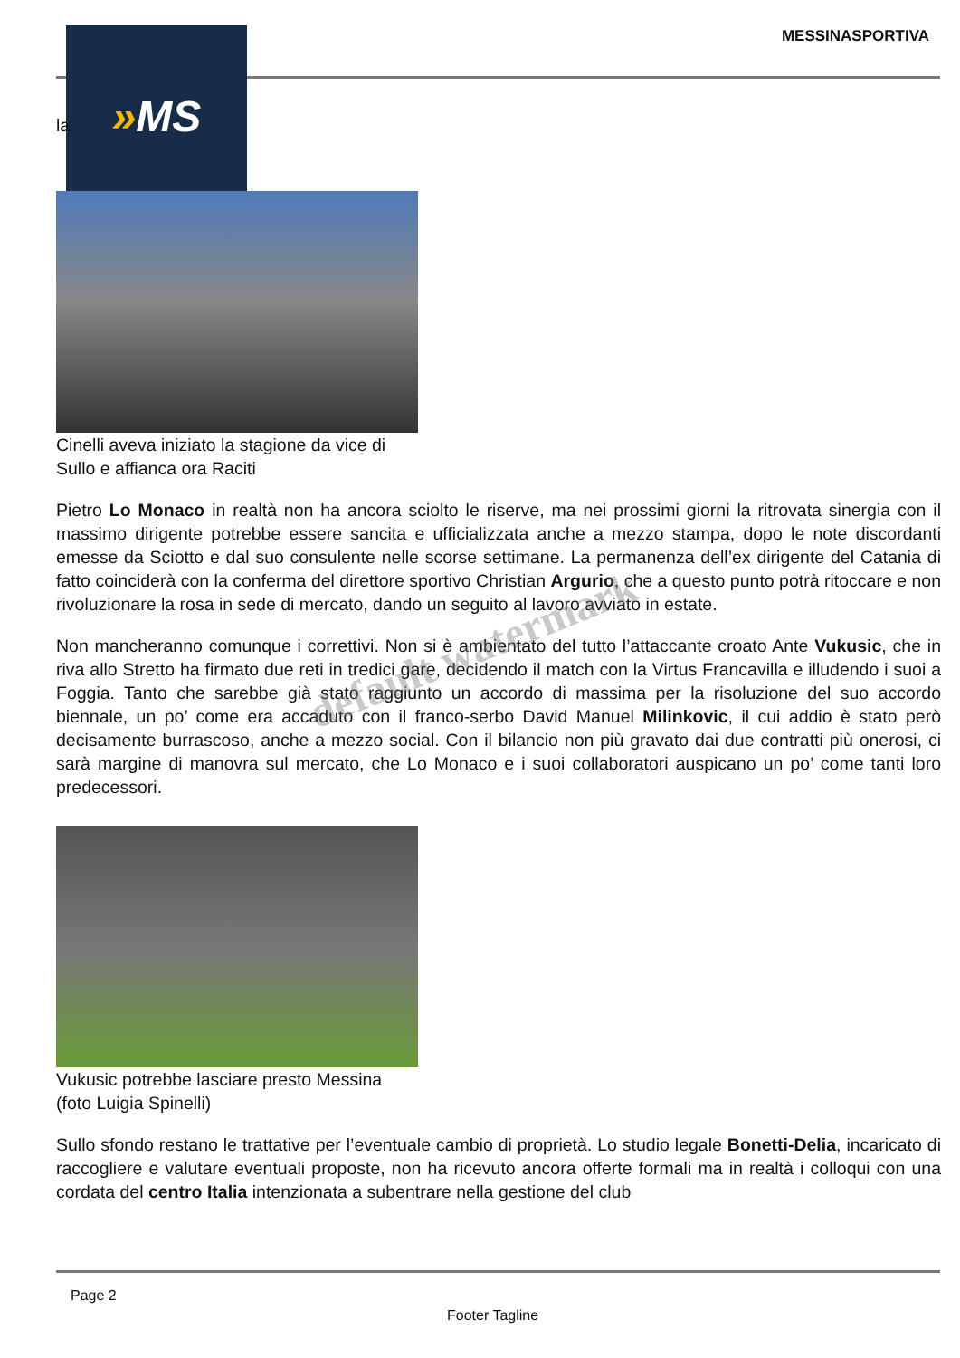MESSINASPORTIVA » MS
la
Cinelli aveva iniziato la stagione da vice di Sullo e affianca ora Raciti
Pietro Lo Monaco in realtà non ha ancora sciolto le riserve, ma nei prossimi giorni la ritrovata sinergia con il massimo dirigente potrebbe essere sancita e ufficializzata anche a mezzo stampa, dopo le note discordanti emesse da Sciotto e dal suo consulente nelle scorse settimane. La permanenza dell’ex dirigente del Catania di fatto coinciderà con la conferma del direttore sportivo Christian Argurio, che a questo punto potrà ritoccare e non rivoluzionare la rosa in sede di mercato, dando un seguito al lavoro avviato in estate.
Non mancheranno comunque i correttivi. Non si è ambientato del tutto l’attaccante croato Ante Vukusic, che in riva allo Stretto ha firmato due reti in tredici gare, decidendo il match con la Virtus Francavilla e illudendo i suoi a Foggia. Tanto che sarebbe già stato raggiunto un accordo di massima per la risoluzione del suo accordo biennale, un po’ come era accaduto con il franco-serbo David Manuel Milinkovic, il cui addio è stato però decisamente burrascoso, anche a mezzo social. Con il bilancio non più gravato dai due contratti più onerosi, ci sarà margine di manovra sul mercato, che Lo Monaco e i suoi collaboratori auspicano un po’ come tanti loro predecessori.
Vukusic potrebbe lasciare presto Messina (foto Luigia Spinelli)
Sullo sfondo restano le trattative per l’eventuale cambio di proprietà. Lo studio legale Bonetti-Delia, incaricato di raccogliere e valutare eventuali proposte, non ha ricevuto ancora offerte formali ma in realtà i colloqui con una cordata del centro Italia intenzionata a subentrare nella gestione del club
default watermark
Page 2
Footer Tagline